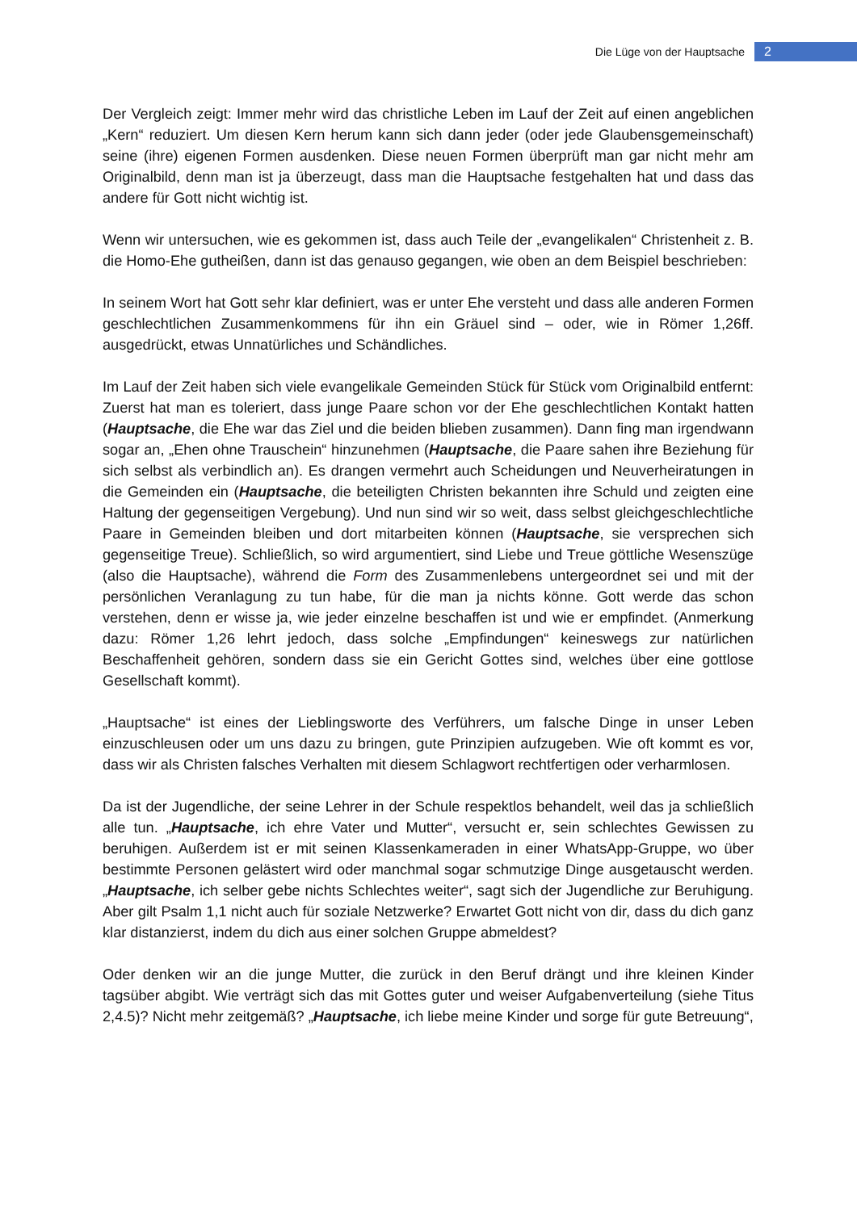Die Lüge von der Hauptsache 2
Der Vergleich zeigt: Immer mehr wird das christliche Leben im Lauf der Zeit auf einen angeblichen „Kern“ reduziert. Um diesen Kern herum kann sich dann jeder (oder jede Glaubensgemeinschaft) seine (ihre) eigenen Formen ausdenken. Diese neuen Formen überprüft man gar nicht mehr am Originalbild, denn man ist ja überzeugt, dass man die Hauptsache festgehalten hat und dass das andere für Gott nicht wichtig ist.
Wenn wir untersuchen, wie es gekommen ist, dass auch Teile der „evangelikalen“ Christenheit z. B. die Homo-Ehe gutheißen, dann ist das genauso gegangen, wie oben an dem Beispiel beschrieben:
In seinem Wort hat Gott sehr klar definiert, was er unter Ehe versteht und dass alle anderen Formen geschlechtlichen Zusammenkommens für ihn ein Gräuel sind – oder, wie in Römer 1,26ff. ausgedrückt, etwas Unnatürliches und Schändliches.
Im Lauf der Zeit haben sich viele evangelikale Gemeinden Stück für Stück vom Originalbild entfernt: Zuerst hat man es toleriert, dass junge Paare schon vor der Ehe geschlechtlichen Kontakt hatten (Hauptsache, die Ehe war das Ziel und die beiden blieben zusammen). Dann fing man irgendwann sogar an, „Ehen ohne Trauschein“ hinzunehmen (Hauptsache, die Paare sahen ihre Beziehung für sich selbst als verbindlich an). Es drangen vermehrt auch Scheidungen und Neuverheiratungen in die Gemeinden ein (Hauptsache, die beteiligten Christen bekannten ihre Schuld und zeigten eine Haltung der gegenseitigen Vergebung). Und nun sind wir so weit, dass selbst gleichgeschlechtliche Paare in Gemeinden bleiben und dort mitarbeiten können (Hauptsache, sie versprechen sich gegenseitige Treue). Schließlich, so wird argumentiert, sind Liebe und Treue göttliche Wesenszüge (also die Hauptsache), während die Form des Zusammenlebens untergeordnet sei und mit der persönlichen Veranlagung zu tun habe, für die man ja nichts könne. Gott werde das schon verstehen, denn er wisse ja, wie jeder einzelne beschaffen ist und wie er empfindet. (Anmerkung dazu: Römer 1,26 lehrt jedoch, dass solche „Empfindungen“ keineswegs zur natürlichen Beschaffenheit gehören, sondern dass sie ein Gericht Gottes sind, welches über eine gottlose Gesellschaft kommt).
„Hauptsache“ ist eines der Lieblingsworte des Verführers, um falsche Dinge in unser Leben einzuschleusen oder um uns dazu zu bringen, gute Prinzipien aufzugeben. Wie oft kommt es vor, dass wir als Christen falsches Verhalten mit diesem Schlagwort rechtfertigen oder verharmlosen.
Da ist der Jugendliche, der seine Lehrer in der Schule respektlos behandelt, weil das ja schließlich alle tun. „Hauptsache, ich ehre Vater und Mutter“, versucht er, sein schlechtes Gewissen zu beruhigen. Außerdem ist er mit seinen Klassenkameraden in einer WhatsApp-Gruppe, wo über bestimmte Personen gelästert wird oder manchmal sogar schmutzige Dinge ausgetauscht werden. „Hauptsache, ich selber gebe nichts Schlechtes weiter“, sagt sich der Jugendliche zur Beruhigung. Aber gilt Psalm 1,1 nicht auch für soziale Netzwerke? Erwartet Gott nicht von dir, dass du dich ganz klar distanzierst, indem du dich aus einer solchen Gruppe abmeldest?
Oder denken wir an die junge Mutter, die zurück in den Beruf drängt und ihre kleinen Kinder tagsüber abgibt. Wie verträgt sich das mit Gottes guter und weiser Aufgabenverteilung (siehe Titus 2,4.5)? Nicht mehr zeitgemäß? „Hauptsache, ich liebe meine Kinder und sorge für gute Betreuung“,